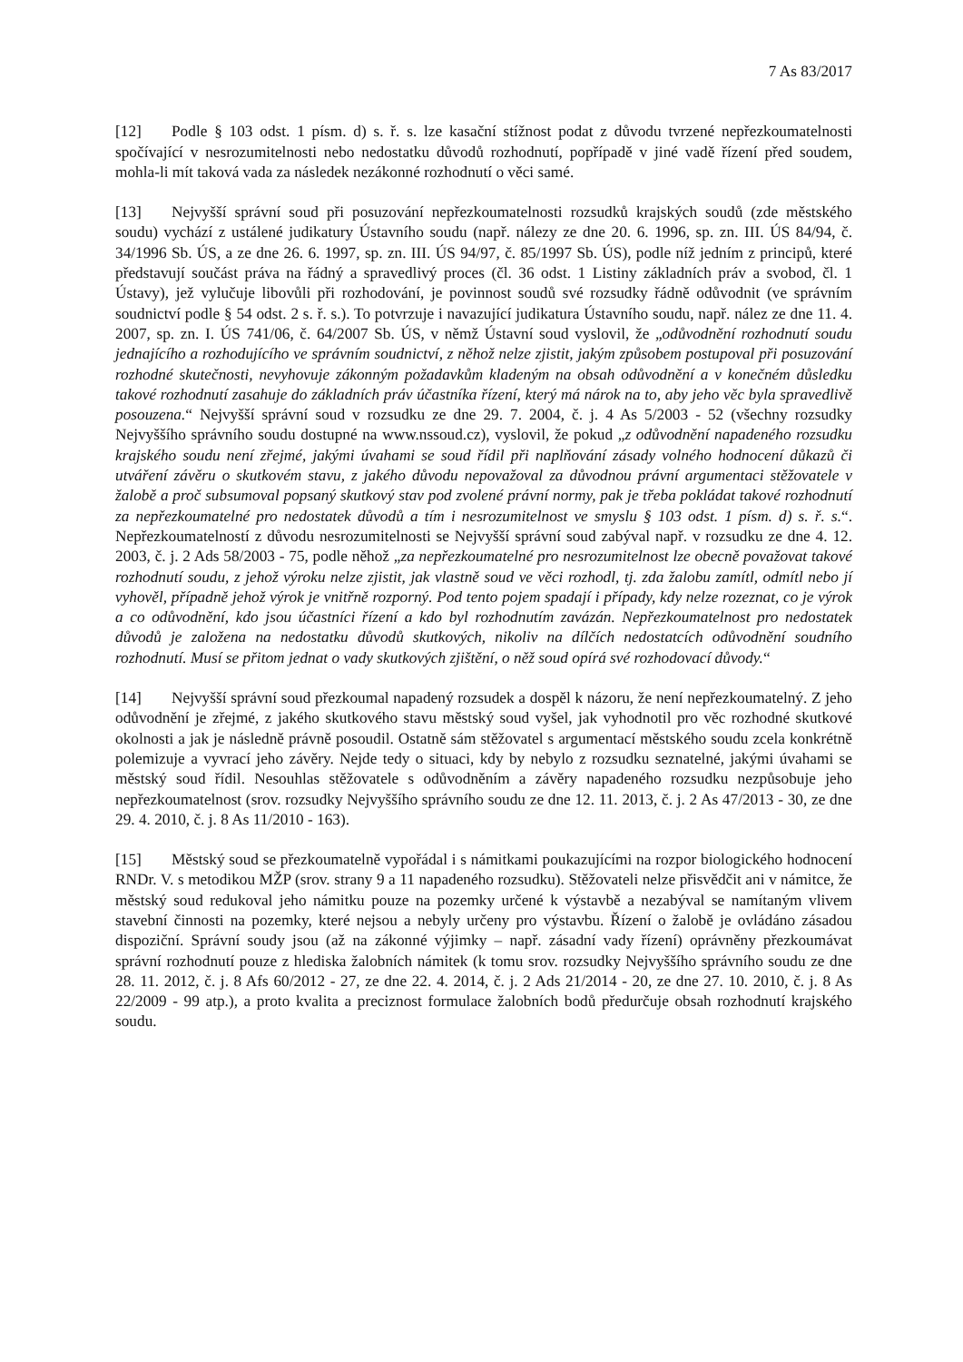7 As 83/2017
[12] Podle § 103 odst. 1 písm. d) s. ř. s. lze kasační stížnost podat z důvodu tvrzené nepřezkoumatelnosti spočívající v nesrozumitelnosti nebo nedostatku důvodů rozhodnutí, popřípadě v jiné vadě řízení před soudem, mohla-li mít taková vada za následek nezákonné rozhodnutí o věci samé.
[13] Nejvyšší správní soud při posuzování nepřezkoumatelnosti rozsudků krajských soudů (zde městského soudu) vychází z ustálené judikatury Ústavního soudu (např. nálezy ze dne 20. 6. 1996, sp. zn. III. ÚS 84/94, č. 34/1996 Sb. ÚS, a ze dne 26. 6. 1997, sp. zn. III. ÚS 94/97, č. 85/1997 Sb. ÚS), podle níž jedním z principů, které představují součást práva na řádný a spravedlivý proces (čl. 36 odst. 1 Listiny základních práv a svobod, čl. 1 Ústavy), jež vylučuje libovůli při rozhodování, je povinnost soudů své rozsudky řádně odůvodnit (ve správním soudnictví podle § 54 odst. 2 s. ř. s.). To potvrzuje i navazující judikatura Ústavního soudu, např. nález ze dne 11. 4. 2007, sp. zn. I. ÚS 741/06, č. 64/2007 Sb. ÚS, v němž Ústavní soud vyslovil, že „odůvodnění rozhodnutí soudu jednajícího a rozhodujícího ve správním soudnictví, z něhož nelze zjistit, jakým způsobem postupoval při posuzování rozhodné skutečnosti, nevyhovuje zákonným požadavkům kladeným na obsah odůvodnění a v konečném důsledku takové rozhodnutí zasahuje do základních práv účastníka řízení, který má nárok na to, aby jeho věc byla spravedlivě posouzena.“ Nejvyšší správní soud v rozsudku ze dne 29. 7. 2004, č. j. 4 As 5/2003 - 52 (všechny rozsudky Nejvyššího správního soudu dostupné na www.nssoud.cz), vyslovil, že pokud „z odůvodnění napadeného rozsudku krajského soudu není zřejmé, jakými úvahami se soud řídil při naplňování zásady volného hodnocení důkazů či utváření závěru o skutkovém stavu, z jakého důvodu nepovažoval za důvodnou právní argumentaci stěžovatele v žalobě a proč subsumoval popsaný skutkový stav pod zvolené právní normy, pak je třeba pokládat takové rozhodnutí za nepřezkoumatelné pro nedostatek důvodů a tím i nesrozumitelnost ve smyslu § 103 odst. 1 písm. d) s. ř. s.“. Nepřezkoumatelností z důvodu nesrozumitelnosti se Nejvyšší správní soud zabýval např. v rozsudku ze dne 4. 12. 2003, č. j. 2 Ads 58/2003 - 75, podle něhož „za nepřezkoumatelné pro nesrozumitelnost lze obecně považovat takové rozhodnutí soudu, z jehož výroku nelze zjistit, jak vlastně soud ve věci rozhodl, tj. zda žalobu zamítl, odmítl nebo jí vyhověl, případně jehož výrok je vnitřně rozporný. Pod tento pojem spadají i případy, kdy nelze rozeznat, co je výrok a co odůvodnění, kdo jsou účastníci řízení a kdo byl rozhodnutím zavázán. Nepřezkoumatelnost pro nedostatek důvodů je založena na nedostatku důvodů skutkových, nikoliv na dílčích nedostatcích odůvodnění soudního rozhodnutí. Musí se přitom jednat o vady skutkových zjištění, o něž soud opírá své rozhodovací důvody.“
[14] Nejvyšší správní soud přezkoumal napadený rozsudek a dospěl k názoru, že není nepřezkoumatelný. Z jeho odůvodnění je zřejmé, z jakého skutkového stavu městský soud vyšel, jak vyhodnotil pro věc rozhodné skutkové okolnosti a jak je následně právně posoudil. Ostatně sám stěžovatel s argumentací městského soudu zcela konkrétně polemizuje a vyvrací jeho závěry. Nejde tedy o situaci, kdy by nebylo z rozsudku seznatelné, jakými úvahami se městský soud řídil. Nesouhlas stěžovatele s odůvodněním a závěry napadeného rozsudku nezpůsobuje jeho nepřezkoumatelnost (srov. rozsudky Nejvyššího správního soudu ze dne 12. 11. 2013, č. j. 2 As 47/2013 - 30, ze dne 29. 4. 2010, č. j. 8 As 11/2010 - 163).
[15] Městský soud se přezkoumatelně vypořádal i s námitkami poukazujícími na rozpor biologického hodnocení RNDr. V. s metodikou MŽP (srov. strany 9 a 11 napadeného rozsudku). Stěžovateli nelze přisvědčit ani v námitce, že městský soud redukoval jeho námitku pouze na pozemky určené k výstavbě a nezabýval se namítaným vlivem stavební činnosti na pozemky, které nejsou a nebyly určeny pro výstavbu. Řízení o žalobě je ovládáno zásadou dispoziční. Správní soudy jsou (až na zákonné výjimky – např. zásadní vady řízení) oprávněny přezkoumávat správní rozhodnutí pouze z hlediska žalobních námitek (k tomu srov. rozsudky Nejvyššího správního soudu ze dne 28. 11. 2012, č. j. 8 Afs 60/2012 - 27, ze dne 22. 4. 2014, č. j. 2 Ads 21/2014 - 20, ze dne 27. 10. 2010, č. j. 8 As 22/2009 - 99 atp.), a proto kvalita a preciznost formulace žalobních bodů předurčuje obsah rozhodnutí krajského soudu.